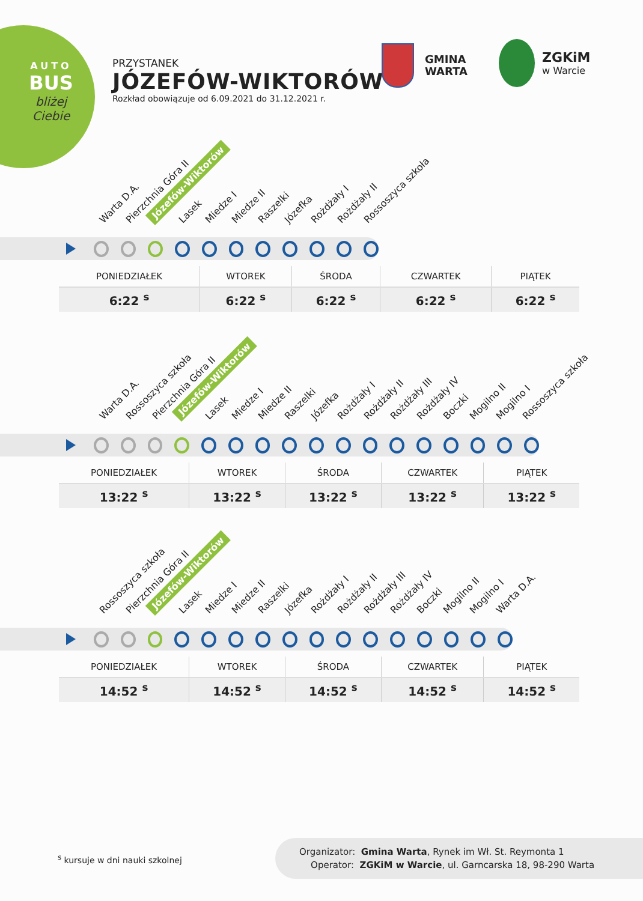AUTO
BUS
bliżej
Ciebie
PRZYSTANEK
JÓZEFÓW-WIKTORÓW
Rozkład obowiązuje od 6.09.2021 do 31.12.2021 r.
GMINA
WARTA
ZGKiM
w Warcie
Warta D.A. Pierzchnia Góra II Józefów-Wiktorów Lasek Miedze I Miedze II Raszelki Józefka Rożdżały I Rożdżały II Rossoszyca szkoła
| PONIEDZIAŁEK | WTOREK | ŚRODA | CZWARTEK | PIĄTEK |
| --- | --- | --- | --- | --- |
| 6:22 <sup>s</sup> | 6:22 <sup>s</sup> | 6:22 <sup>s</sup> | 6:22 <sup>s</sup> | 6:22 <sup>s</sup> |
Warta D.A. Rossoszyca szkoła Pierzchnia Góra II Józefów-Wiktorów Lasek Miedze I Miedze II Raszelki Józefka Rożdżały I Rożdżały II Rożdżały III Rożdżały IV Boczki Mogilno II Mogilno I Rossoszyca szkoła
| PONIEDZIAŁEK | WTOREK | ŚRODA | CZWARTEK | PIĄTEK |
| --- | --- | --- | --- | --- |
| 13:22 <sup>s</sup> | 13:22 <sup>s</sup> | 13:22 <sup>s</sup> | 13:22 <sup>s</sup> | 13:22 <sup>s</sup> |
Rossoszyca szkoła Pierzchnia Góra II Józefów-Wiktorów Lasek Miedze I Miedze II Raszelki Józefka Rożdżały I Rożdżały II Rożdżały III Rożdżały IV Boczki Mogilno II Mogilno I Warta D.A.
| PONIEDZIAŁEK | WTOREK | ŚRODA | CZWARTEK | PIĄTEK |
| --- | --- | --- | --- | --- |
| 14:52 <sup>s</sup> | 14:52 <sup>s</sup> | 14:52 <sup>s</sup> | 14:52 <sup>s</sup> | 14:52 <sup>s</sup> |
<sup>s</sup> kursuje w dni nauki szkolnej
Organizator: Gmina Warta, Rynek im Wł. St. Reymonta 1
Operator: ZGKiM w Warcie, ul. Garncarska 18, 98-290 Warta